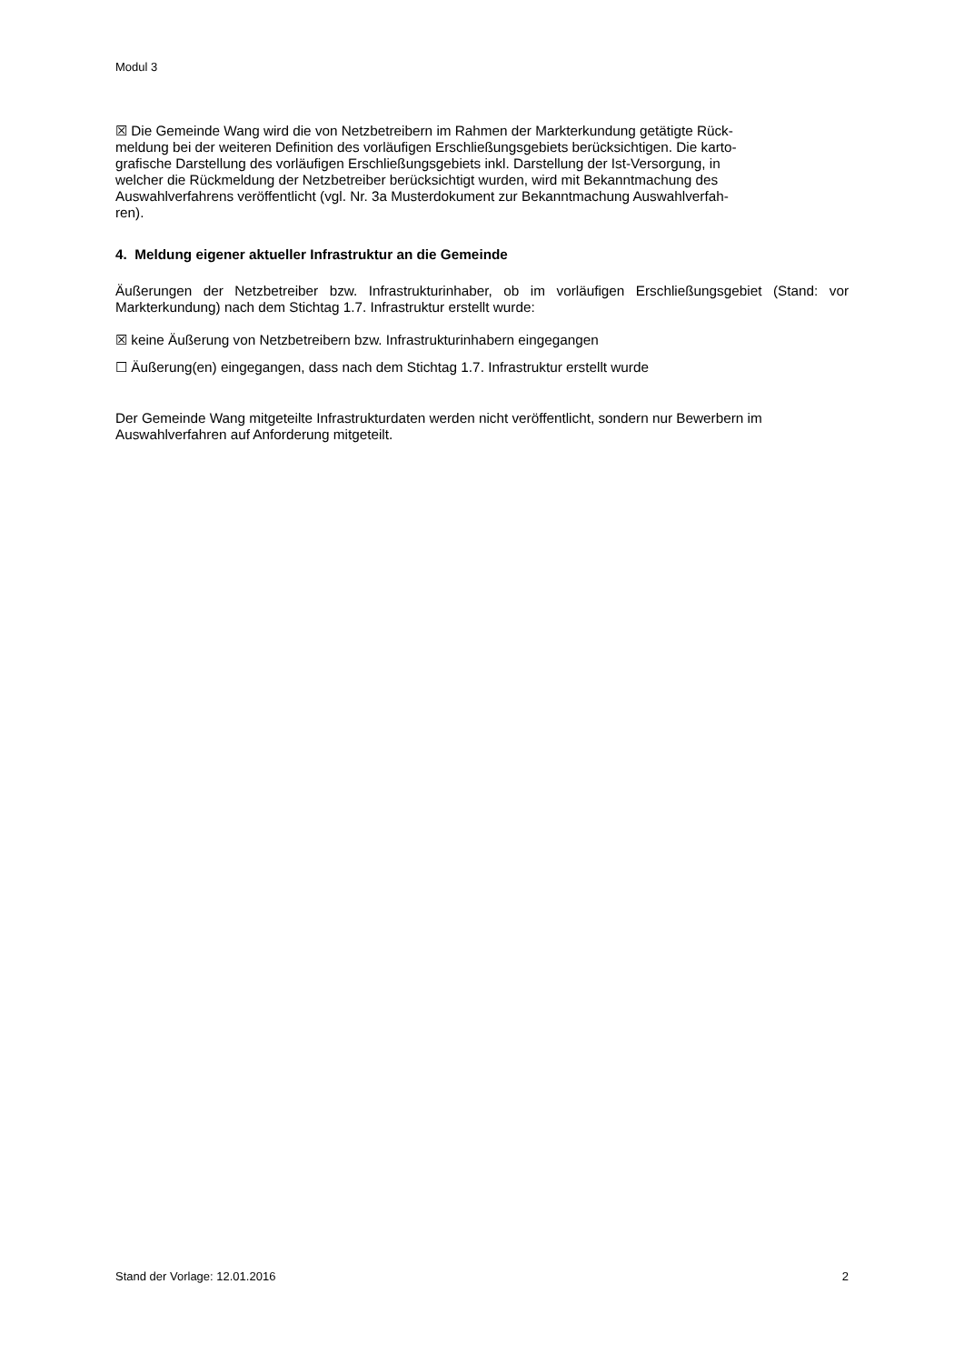Modul 3
☒ Die Gemeinde Wang wird die von Netzbetreibern im Rahmen der Markterkundung getätigte Rück-
meldung bei der weiteren Definition des vorläufigen Erschließungsgebiets berücksichtigen. Die karto-
grafische Darstellung des vorläufigen Erschließungsgebiets inkl. Darstellung der Ist-Versorgung, in
welcher die Rückmeldung der Netzbetreiber berücksichtigt wurden, wird mit Bekanntmachung des
Auswahlverfahrens veröffentlicht (vgl. Nr. 3a Musterdokument zur Bekanntmachung Auswahlverfah-
ren).
4. Meldung eigener aktueller Infrastruktur an die Gemeinde
Äußerungen der Netzbetreiber bzw. Infrastrukturinhaber, ob im vorläufigen Erschließungsgebiet (Stand: vor Markterkundung) nach dem Stichtag 1.7. Infrastruktur erstellt wurde:
☒ keine Äußerung von Netzbetreibern bzw. Infrastrukturinhabern eingegangen
☐ Äußerung(en) eingegangen, dass nach dem Stichtag 1.7. Infrastruktur erstellt wurde
Der Gemeinde Wang mitgeteilte Infrastrukturdaten werden nicht veröffentlicht, sondern nur Bewerbern im Auswahlverfahren auf Anforderung mitgeteilt.
Stand der Vorlage: 12.01.2016 2